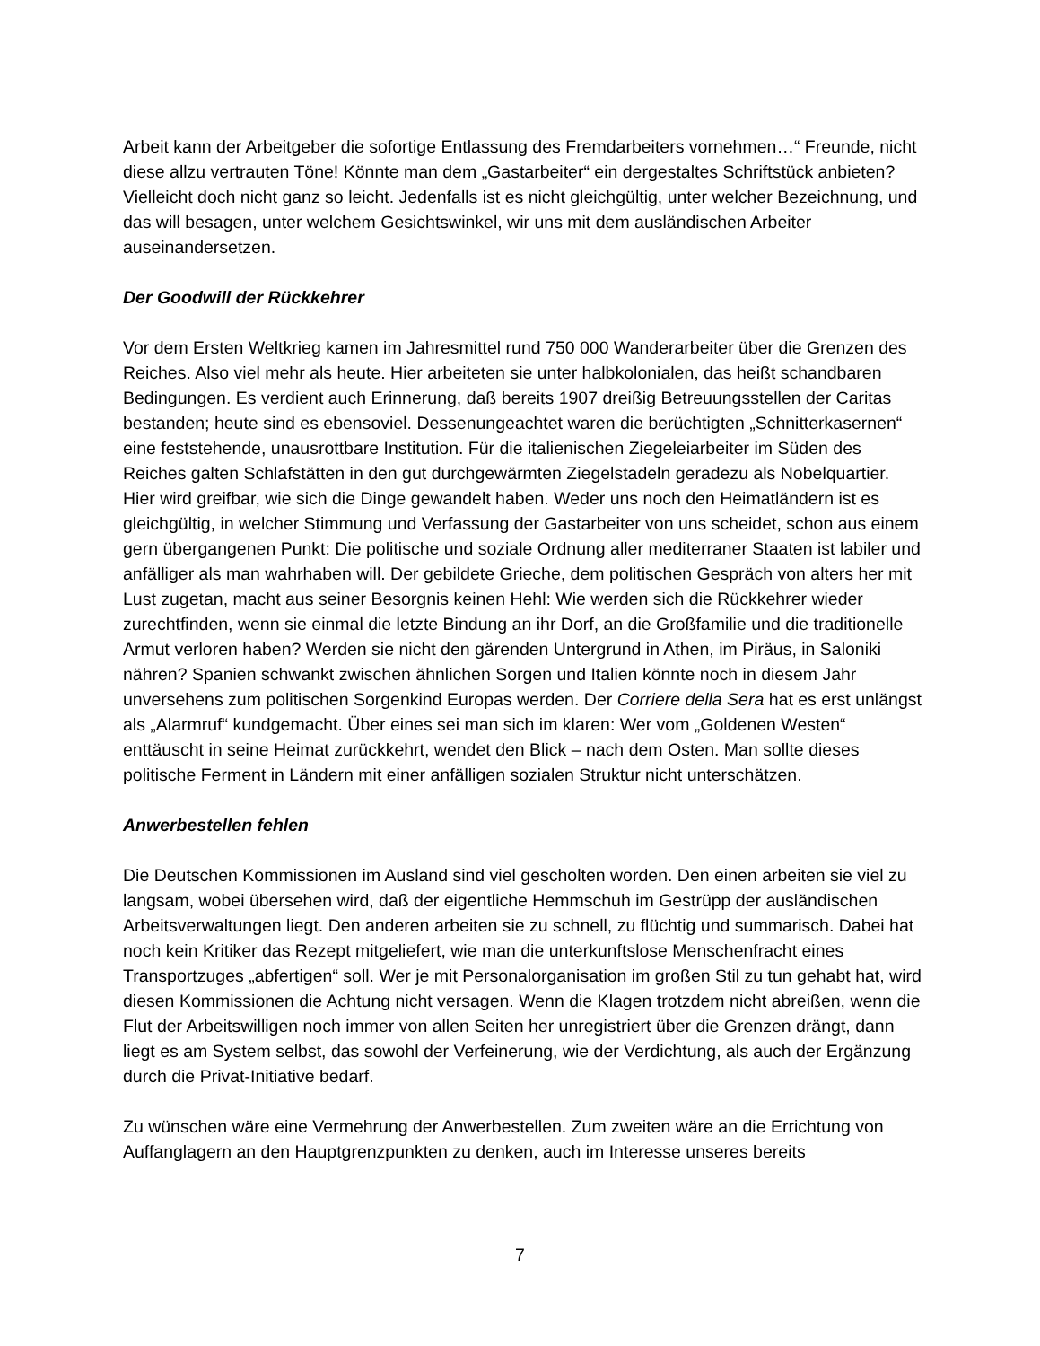Arbeit kann der Arbeitgeber die sofortige Entlassung des Fremdarbeiters vornehmen…“ Freunde, nicht diese allzu vertrauten Töne! Könnte man dem „Gastarbeiter“ ein dergestaltes Schriftstück anbieten? Vielleicht doch nicht ganz so leicht. Jedenfalls ist es nicht gleichgültig, unter welcher Bezeichnung, und das will besagen, unter welchem Gesichtswinkel, wir uns mit dem ausländischen Arbeiter auseinandersetzen.
Der Goodwill der Rückkehrer
Vor dem Ersten Weltkrieg kamen im Jahresmittel rund 750 000 Wanderarbeiter über die Grenzen des Reiches. Also viel mehr als heute. Hier arbeiteten sie unter halbkolonialen, das heißt schandbaren Bedingungen. Es verdient auch Erinnerung, daß bereits 1907 dreißig Betreuungsstellen der Caritas bestanden; heute sind es ebensoviel. Dessenungeachtet waren die berüchtigten „Schnitterkasernen“ eine feststehende, unausrottbare Institution. Für die italienischen Ziegeleiarbeiter im Süden des Reiches galten Schlafstätten in den gut durchgewärmten Ziegelstadeln geradezu als Nobelquartier. Hier wird greifbar, wie sich die Dinge gewandelt haben. Weder uns noch den Heimatländern ist es gleichgültig, in welcher Stimmung und Verfassung der Gastarbeiter von uns scheidet, schon aus einem gern übergangenen Punkt: Die politische und soziale Ordnung aller mediterraner Staaten ist labiler und anfälliger als man wahrhaben will. Der gebildete Grieche, dem politischen Gespräch von alters her mit Lust zugetan, macht aus seiner Besorgnis keinen Hehl: Wie werden sich die Rückkehrer wieder zurechtfinden, wenn sie einmal die letzte Bindung an ihr Dorf, an die Großfamilie und die traditionelle Armut verloren haben? Werden sie nicht den gärenden Untergrund in Athen, im Piräus, in Saloniki nähren? Spanien schwankt zwischen ähnlichen Sorgen und Italien könnte noch in diesem Jahr unversehens zum politischen Sorgenkind Europas werden. Der Corriere della Sera hat es erst unlängst als „Alarmruf“ kundgemacht. Über eines sei man sich im klaren: Wer vom „Goldenen Westen“ enttäuscht in seine Heimat zurückkehrt, wendet den Blick – nach dem Osten. Man sollte dieses politische Ferment in Ländern mit einer anfälligen sozialen Struktur nicht unterschätzen.
Anwerbestellen fehlen
Die Deutschen Kommissionen im Ausland sind viel gescholten worden. Den einen arbeiten sie viel zu langsam, wobei übersehen wird, daß der eigentliche Hemmschuh im Gestrüpp der ausländischen Arbeitsverwaltungen liegt. Den anderen arbeiten sie zu schnell, zu flüchtig und summarisch. Dabei hat noch kein Kritiker das Rezept mitgeliefert, wie man die unterkunftslose Menschenfracht eines Transportzuges „abfertigen“ soll. Wer je mit Personalorganisation im großen Stil zu tun gehabt hat, wird diesen Kommissionen die Achtung nicht versagen. Wenn die Klagen trotzdem nicht abreißen, wenn die Flut der Arbeitswilligen noch immer von allen Seiten her unregistriert über die Grenzen drängt, dann liegt es am System selbst, das sowohl der Verfeinerung, wie der Verdichtung, als auch der Ergänzung durch die Privat-Initiative bedarf.
Zu wünschen wäre eine Vermehrung der Anwerbestellen. Zum zweiten wäre an die Errichtung von Auffanglagern an den Hauptgrenzpunkten zu denken, auch im Interesse unseres bereits
7